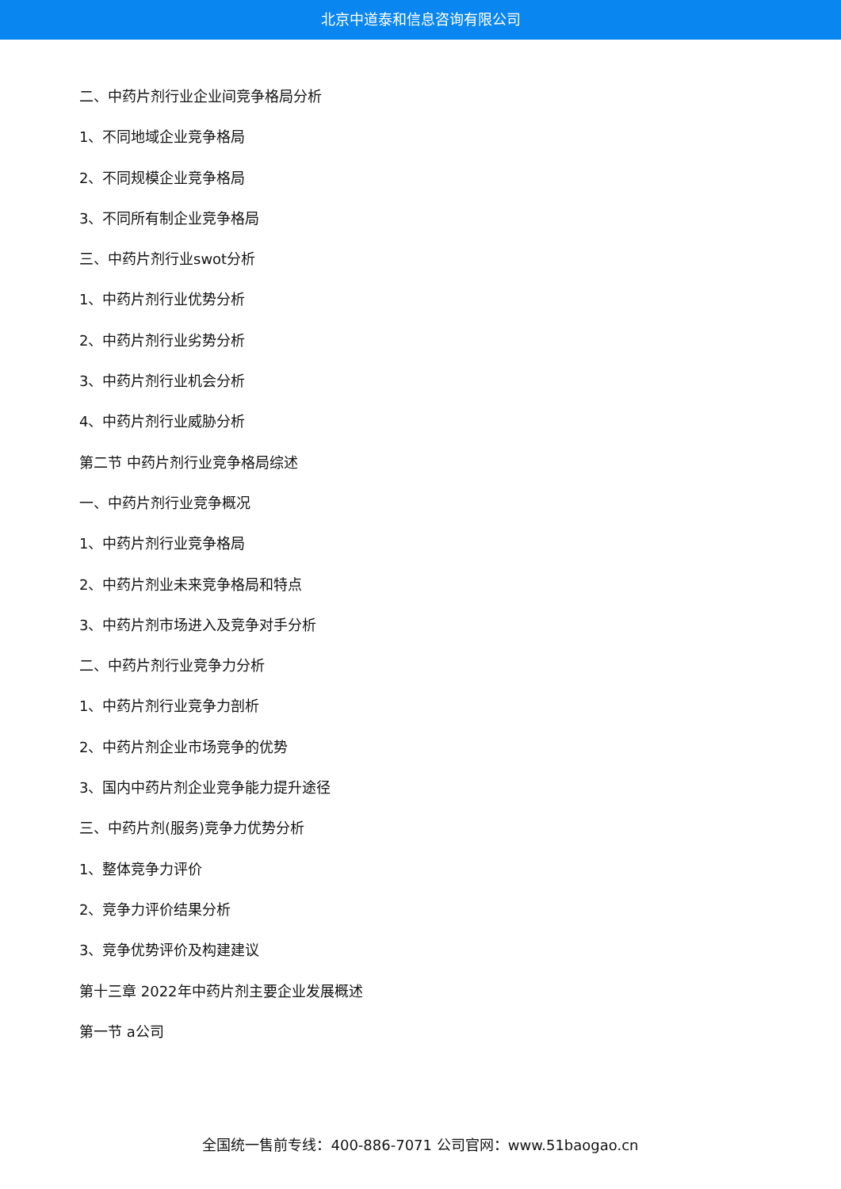北京中道泰和信息咨询有限公司
二、中药片剂行业企业间竞争格局分析
1、不同地域企业竞争格局
2、不同规模企业竞争格局
3、不同所有制企业竞争格局
三、中药片剂行业swot分析
1、中药片剂行业优势分析
2、中药片剂行业劣势分析
3、中药片剂行业机会分析
4、中药片剂行业威胁分析
第二节 中药片剂行业竞争格局综述
一、中药片剂行业竞争概况
1、中药片剂行业竞争格局
2、中药片剂业未来竞争格局和特点
3、中药片剂市场进入及竞争对手分析
二、中药片剂行业竞争力分析
1、中药片剂行业竞争力剖析
2、中药片剂企业市场竞争的优势
3、国内中药片剂企业竞争能力提升途径
三、中药片剂(服务)竞争力优势分析
1、整体竞争力评价
2、竞争力评价结果分析
3、竞争优势评价及构建建议
第十三章 2022年中药片剂主要企业发展概述
第一节 a公司
全国统一售前专线：400-886-7071 公司官网：www.51baogao.cn